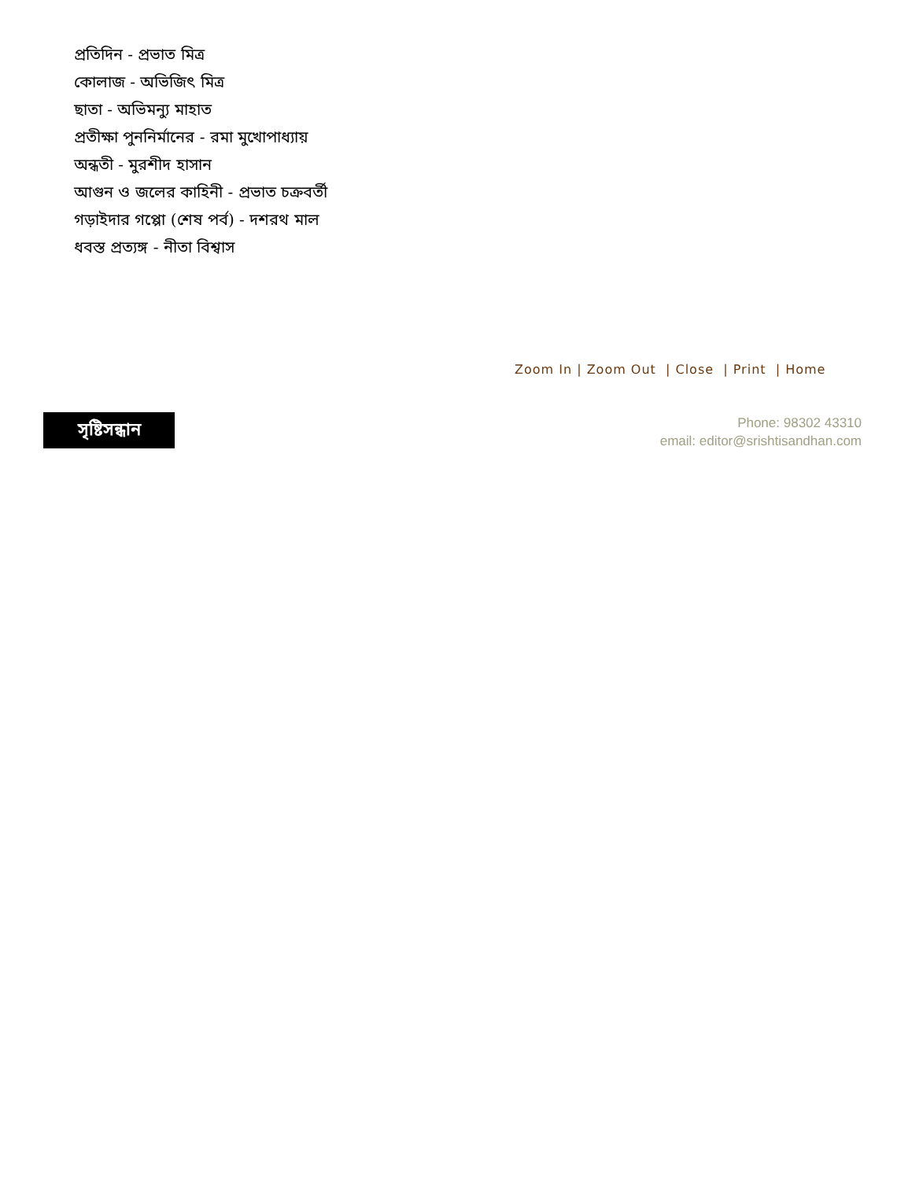প্রতিদিন - প্রভাত মিত্র
কোলাজ - অভিজিৎ মিত্র
ছাতা - অভিমন্যু মাহাত
প্রতীক্ষা পুননির্মানের - রমা মুখোপাধ্যায়
অন্ধতী - মুরশীদ হাসান
আগুন ও জলের কাহিনী - প্রভাত চক্রবর্তী
গড়াইদার গপ্পো (শেষ পর্ব) - দশরথ মাল
ধবস্ত প্রত্যঙ্গ - নীতা বিশ্বাস
Zoom In | Zoom Out | Close | Print | Home
সৃষ্টিসন্ধান
Phone: 98302 43310
email: editor@srishtisandhan.com